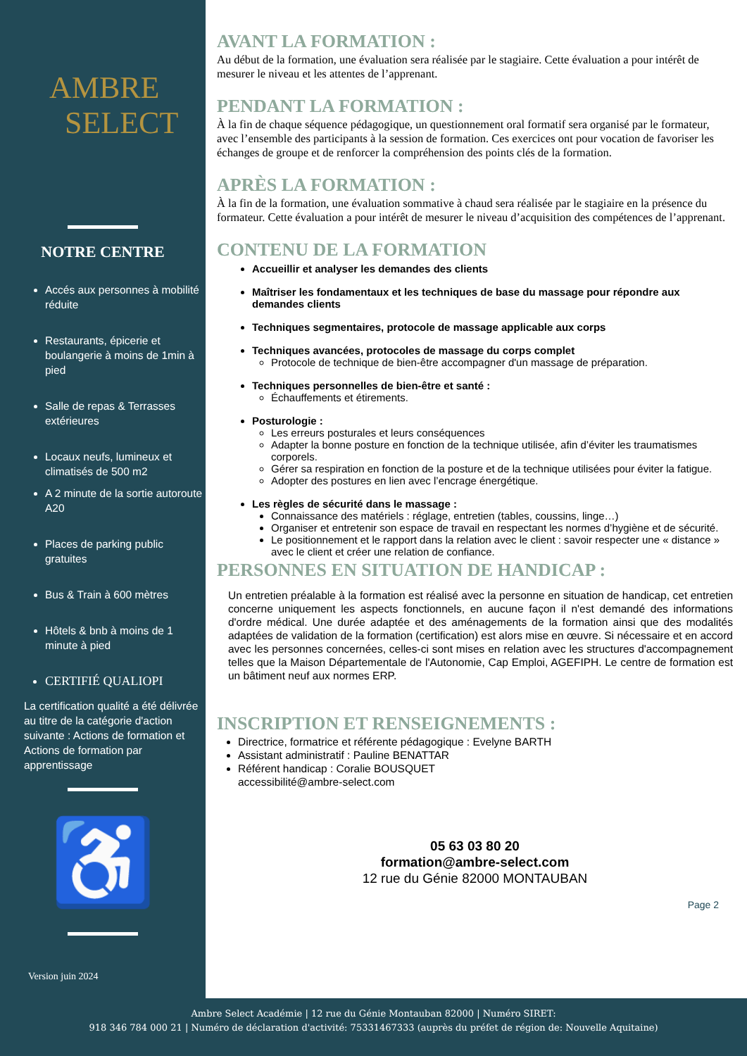AMBRE
SELECT
NOTRE CENTRE
Accés aux personnes à mobilité réduite
Restaurants, épicerie et boulangerie à moins de 1min à pied
Salle de repas & Terrasses extérieures
Locaux neufs, lumineux et climatisés de 500 m2
A 2 minute de la sortie autoroute A20
Places de parking public gratuites
Bus & Train à 600 mètres
Hôtels & bnb à moins de 1 minute à pied
CERTIFIÉ QUALIOPI
La certification qualité a été délivrée au titre de la catégorie d'action suivante : Actions de formation et Actions de formation par apprentissage
♿
Version juin 2024
AVANT LA FORMATION :
Au début de la formation, une évaluation sera réalisée par le stagiaire. Cette évaluation a pour intérêt de mesurer le niveau et les attentes de l’apprenant.
PENDANT LA FORMATION :
À la fin de chaque séquence pédagogique, un questionnement oral formatif sera organisé par le formateur, avec l’ensemble des participants à la session de formation. Ces exercices ont pour vocation de favoriser les échanges de groupe et de renforcer la compréhension des points clés de la formation.
APRÈS LA FORMATION :
À la fin de la formation, une évaluation sommative à chaud sera réalisée par le stagiaire en la présence du formateur. Cette évaluation a pour intérêt de mesurer le niveau d’acquisition des compétences de l’apprenant.
CONTENU DE LA FORMATION
Accueillir et analyser les demandes des clients
Maîtriser les fondamentaux et les techniques de base du massage pour répondre aux demandes clients
Techniques segmentaires, protocole de massage applicable aux corps
Techniques avancées, protocoles de massage du corps complet
Protocole de technique de bien-être accompagner d'un massage de préparation.
Techniques personnelles de bien-être et santé :
Échauffements et étirements.
Posturologie :
Les erreurs posturales et leurs conséquences
Adapter la bonne posture en fonction de la technique utilisée, afin d’éviter les traumatismes corporels.
Gérer sa respiration en fonction de la posture et de la technique utilisées pour éviter la fatigue.
Adopter des postures en lien avec l’encrage énergétique.
Les règles de sécurité dans le massage :
Connaissance des matériels : réglage, entretien (tables, coussins, linge…)
Organiser et entretenir son espace de travail en respectant les normes d’hygiène et de sécurité.
Le positionnement et le rapport dans la relation avec le client : savoir respecter une « distance » avec le client et créer une relation de confiance.
PERSONNES EN SITUATION DE HANDICAP :
Un entretien préalable à la formation est réalisé avec la personne en situation de handicap, cet entretien concerne uniquement les aspects fonctionnels, en aucune façon il n'est demandé des informations d'ordre médical. Une durée adaptée et des aménagements de la formation ainsi que des modalités adaptées de validation de la formation (certification) est alors mise en œuvre. Si nécessaire et en accord avec les personnes concernées, celles-ci sont mises en relation avec les structures d'accompagnement telles que la Maison Départementale de l'Autonomie, Cap Emploi, AGEFIPH. Le centre de formation est un bâtiment neuf aux normes ERP.
INSCRIPTION ET RENSEIGNEMENTS :
Directrice, formatrice et référente pédagogique : Evelyne BARTH
Assistant administratif : Pauline BENATTAR
Référent handicap : Coralie BOUSQUET
accessibilité@ambre-select.com
05 63 03 80 20
formation@ambre-select.com
12 rue du Génie 82000 MONTAUBAN
Page 2
Ambre Select Académie | 12 rue du Génie Montauban 82000 | Numéro SIRET:
918 346 784 000 21 | Numéro de déclaration d'activité: 75331467333 (auprès du préfet de région de: Nouvelle Aquitaine)